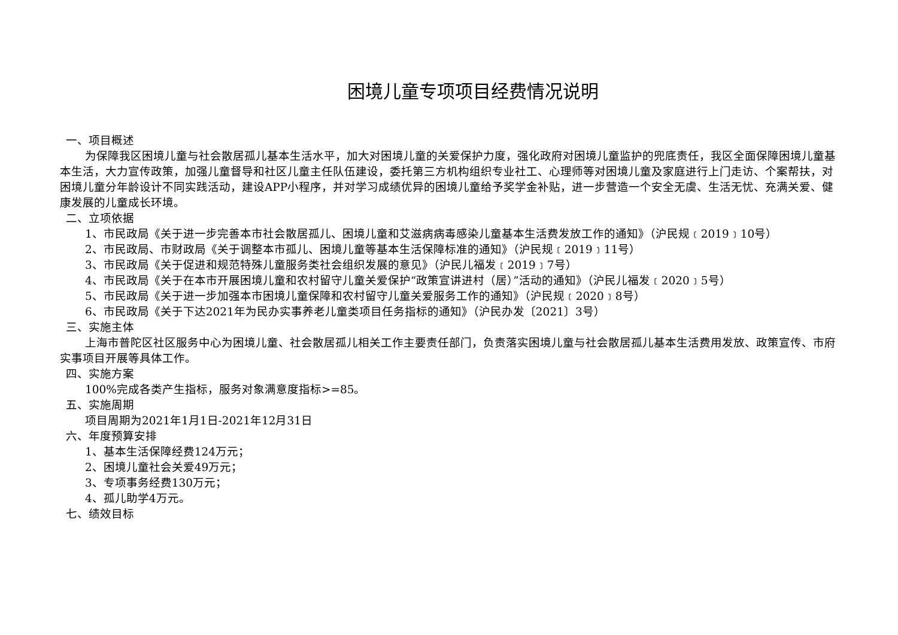困境儿童专项项目经费情况说明
一、项目概述
为保障我区困境儿童与社会散居孤儿基本生活水平，加大对困境儿童的关爱保护力度，强化政府对困境儿童监护的兜底责任，我区全面保障困境儿童基本生活，大力宣传政策，加强儿童督导和社区儿童主任队伍建设，委托第三方机构组织专业社工、心理师等对困境儿童及家庭进行上门走访、个案帮扶，对困境儿童分年龄设计不同实践活动，建设APP小程序，并对学习成绩优异的困境儿童给予奖学金补贴，进一步营造一个安全无虞、生活无忧、充满关爱、健康发展的儿童成长环境。
二、立项依据
1、市民政局《关于进一步完善本市社会散居孤儿、困境儿童和艾滋病病毒感染儿童基本生活费发放工作的通知》（沪民规﹝2019﹞10号）
2、市民政局、市财政局《关于调整本市孤儿、困境儿童等基本生活保障标准的通知》（沪民规﹝2019﹞11号）
3、市民政局《关于促进和规范特殊儿童服务类社会组织发展的意见》（沪民儿福发﹝2019﹞7号）
4、市民政局《关于在本市开展困境儿童和农村留守儿童关爱保护“政策宣讲进村（居）”活动的通知》（沪民儿福发﹝2020﹞5号）
5、市民政局《关于进一步加强本市困境儿童保障和农村留守儿童关爱服务工作的通知》（沪民规﹝2020﹞8号）
6、市民政局《关于下达2021年为民办实事养老儿童类项目任务指标的通知》（沪民办发〔2021〕3号）
三、实施主体
上海市普陀区社区服务中心为困境儿童、社会散居孤儿相关工作主要责任部门，负责落实困境儿童与社会散居孤儿基本生活费用发放、政策宣传、市府实事项目开展等具体工作。
四、实施方案
100%完成各类产生指标，服务对象满意度指标>=85。
五、实施周期
项目周期为2021年1月1日-2021年12月31日
六、年度预算安排
1、基本生活保障经费124万元；
2、困境儿童社会关爱49万元；
3、专项事务经费130万元；
4、孤儿助学4万元。
七、绩效目标